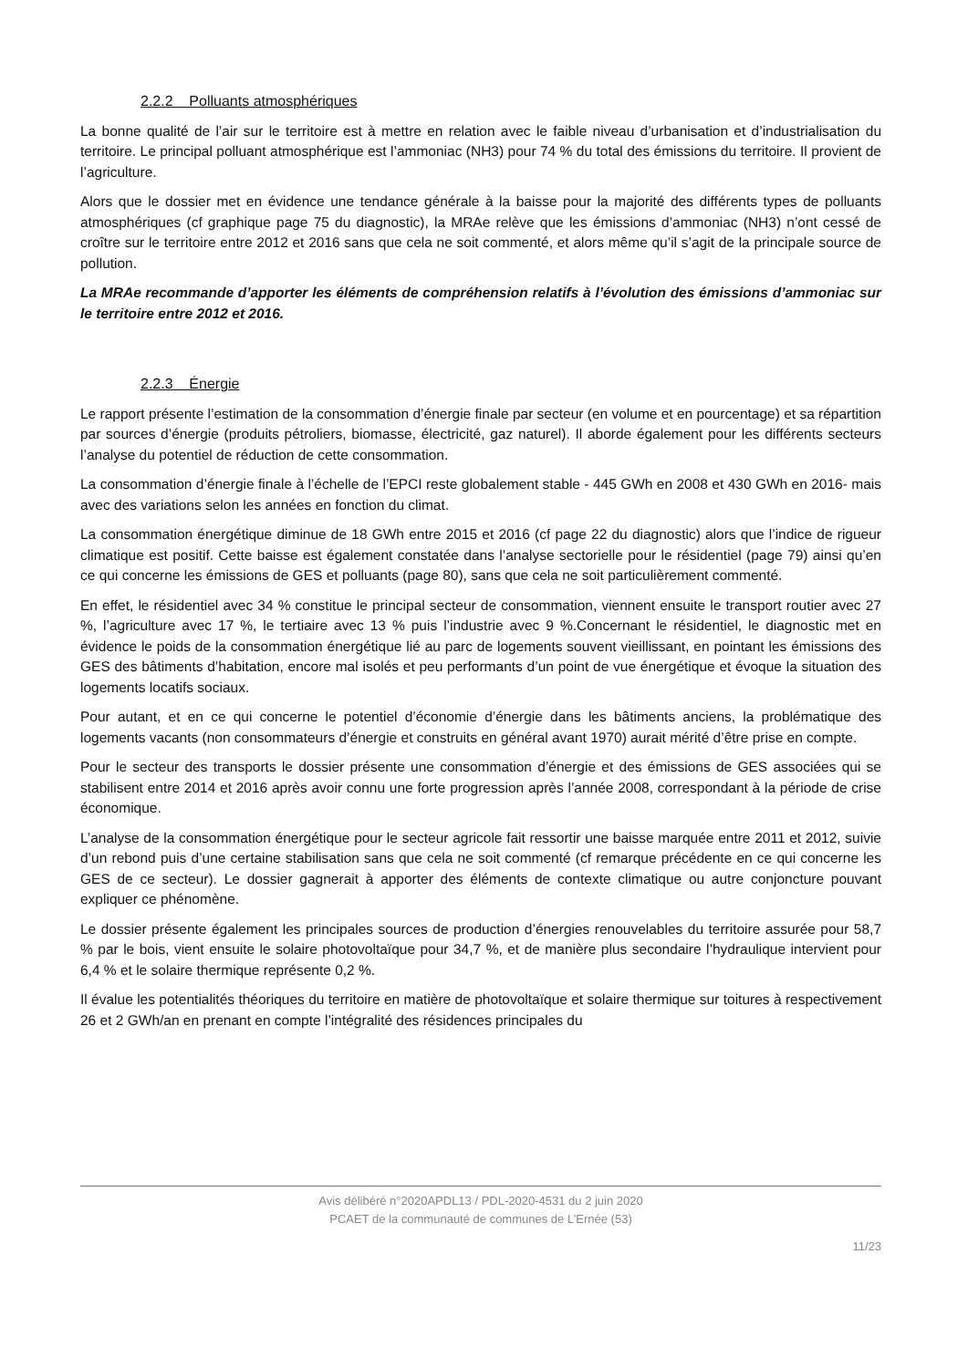2.2.2 Polluants atmosphériques
La bonne qualité de l’air sur le territoire est à mettre en relation avec le faible niveau d’urbanisation et d’industrialisation du territoire. Le principal polluant atmosphérique est l’ammoniac (NH3) pour 74 % du total des émissions du territoire. Il provient de l’agriculture.
Alors que le dossier met en évidence une tendance générale à la baisse pour la majorité des différents types de polluants atmosphériques (cf graphique page 75 du diagnostic), la MRAe relève que les émissions d’ammoniac (NH3) n’ont cessé de croître sur le territoire entre 2012 et 2016 sans que cela ne soit commenté, et alors même qu’il s’agit de la principale source de pollution.
La MRAe recommande d’apporter les éléments de compréhension relatifs à l’évolution des émissions d’ammoniac sur le territoire entre 2012 et 2016.
2.2.3 Énergie
Le rapport présente l’estimation de la consommation d’énergie finale par secteur (en volume et en pourcentage) et sa répartition par sources d’énergie (produits pétroliers, biomasse, électricité, gaz naturel). Il aborde également pour les différents secteurs l’analyse du potentiel de réduction de cette consommation.
La consommation d’énergie finale à l’échelle de l’EPCI reste globalement stable - 445 GWh en 2008 et 430 GWh en 2016- mais avec des variations selon les années en fonction du climat.
La consommation énergétique diminue de 18 GWh entre 2015 et 2016 (cf page 22 du diagnostic) alors que l’indice de rigueur climatique est positif. Cette baisse est également constatée dans l’analyse sectorielle pour le résidentiel (page 79) ainsi qu’en ce qui concerne les émissions de GES et polluants (page 80), sans que cela ne soit particulièrement commenté.
En effet, le résidentiel avec 34 % constitue le principal secteur de consommation, viennent ensuite le transport routier avec 27 %, l’agriculture avec 17 %, le tertiaire avec 13 % puis l’industrie avec 9 %.Concernant le résidentiel, le diagnostic met en évidence le poids de la consommation énergétique lié au parc de logements souvent vieillissant, en pointant les émissions des GES des bâtiments d’habitation, encore mal isolés et peu performants d’un point de vue énergétique et évoque la situation des logements locatifs sociaux.
Pour autant, et en ce qui concerne le potentiel d’économie d’énergie dans les bâtiments anciens, la problématique des logements vacants (non consommateurs d’énergie et construits en général avant 1970) aurait mérité d’être prise en compte.
Pour le secteur des transports le dossier présente une consommation d’énergie et des émissions de GES associées qui se stabilisent entre 2014 et 2016 après avoir connu une forte progression après l’année 2008, correspondant à la période de crise économique.
L’analyse de la consommation énergétique pour le secteur agricole fait ressortir une baisse marquée entre 2011 et 2012, suivie d’un rebond puis d’une certaine stabilisation sans que cela ne soit commenté (cf remarque précédente en ce qui concerne les GES de ce secteur). Le dossier gagnerait à apporter des éléments de contexte climatique ou autre conjoncture pouvant expliquer ce phénomène.
Le dossier présente également les principales sources de production d’énergies renouvelables du territoire assurée pour 58,7 % par le bois, vient ensuite le solaire photovoltaïque pour 34,7 %, et de manière plus secondaire l’hydraulique intervient pour 6,4 % et le solaire thermique représente 0,2 %.
Il évalue les potentialités théoriques du territoire en matière de photovoltaïque et solaire thermique sur toitures à respectivement 26 et 2 GWh/an en prenant en compte l’intégralité des résidences principales du
Avis délibéré n°2020APDL13 / PDL-2020-4531 du 2 juin 2020
PCAET de la communauté de communes de L’Ernée (53)
11/23